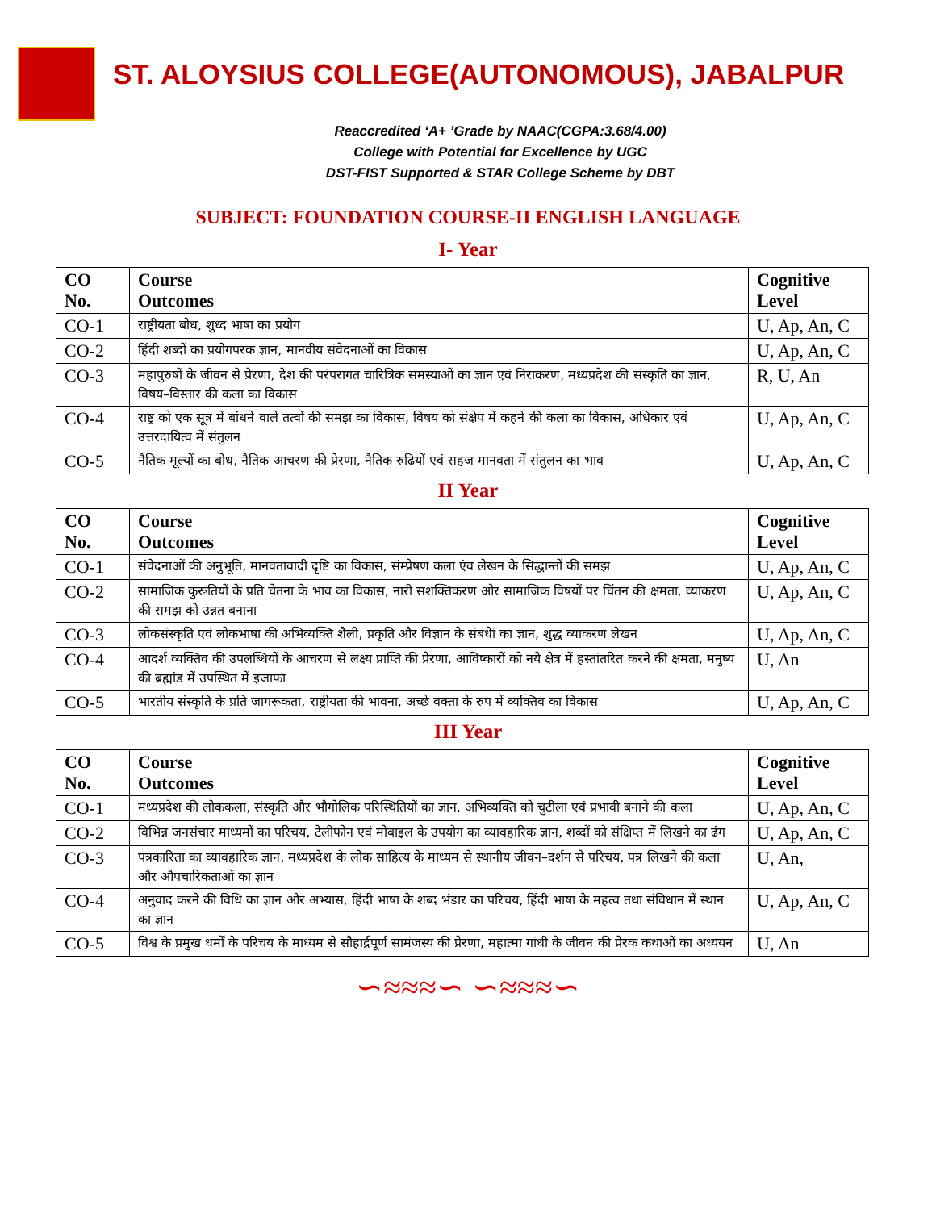ST. ALOYSIUS COLLEGE(AUTONOMOUS), JABALPUR
Reaccredited ‘A+ ’Grade by NAAC(CGPA:3.68/4.00)
College with Potential for Excellence by UGC
DST-FIST Supported & STAR College Scheme by DBT
SUBJECT: FOUNDATION COURSE-II ENGLISH LANGUAGE
I- Year
| CO No. | Course Outcomes | Cognitive Level |
| --- | --- | --- |
| CO-1 | राष्ट्रीयता बोध, शुध्द भाषा का प्रयोग | U, Ap, An, C |
| CO-2 | हिंदी शब्दों का प्रयोगपरक ज्ञान, मानवीय संवेदनाओं का विकास | U, Ap, An, C |
| CO-3 | महापुरुषों के जीवन से प्रेरणा, देश की परंपरागत चारित्रिक समस्याओं का ज्ञान एवं निराकरण, मध्यप्रदेश की संस्कृति का ज्ञान, विषय–विस्तार की कला का विकास | R, U, An |
| CO-4 | राष्ट्र को एक सूत्र में बांधने वाले तत्वों की समझ का विकास, विषय को संक्षेप में कहने की कला का विकास, अधिकार एवं उत्तरदायित्व में संतुलन | U, Ap, An, C |
| CO-5 | नैतिक मूल्यों का बोध, नैतिक आचरण की प्रेरणा, नैतिक रुढियों एवं सहज मानवता में संतुलन का भाव | U, Ap, An, C |
II Year
| CO No. | Course Outcomes | Cognitive Level |
| --- | --- | --- |
| CO-1 | संवेदनाओं की अनुभूति, मानवतावादी दृष्टि का विकास, संम्प्रेषण कला एंव लेखन के सिद्धान्तों की समझ | U, Ap, An, C |
| CO-2 | सामाजिक कुरूतियों के प्रति चेतना के भाव का विकास, नारी सशक्तिकरण ओर सामाजिक विषयों पर चिंतन की क्षमता, व्याकरण की समझ को उन्नत बनाना | U, Ap, An, C |
| CO-3 | लोकसंस्कृति एवं लोकभाषा की अभिव्यक्ति शैली, प्रकृति और विज्ञान के संबंधेां का ज्ञान, शुद्ध व्याकरण लेखन | U, Ap, An, C |
| CO-4 | आदर्श व्यक्तिव की उपलब्धियों के आचरण से लक्ष्य प्राप्ति की प्रेरणा, आविष्कारों को नये क्षेत्र में हस्तांतरित करने की क्षमता, मनुष्य की ब्रह्मांड में उपस्थित में इजाफा | U, An |
| CO-5 | भारतीय संस्कृति के प्रति जागरूकता, राष्ट्रीयता की भावना, अच्छे वक्ता के रुप में व्यक्तिव का विकास | U, Ap, An, C |
III Year
| CO No. | Course Outcomes | Cognitive Level |
| --- | --- | --- |
| CO-1 | मध्यप्रदेश की लोककला, संस्कृति और भौगोलिक परिस्थितियों का ज्ञान, अभिव्यक्ति को चुटीला एवं प्रभावी बनाने की कला | U, Ap, An, C |
| CO-2 | विभिन्न जनसंचार माध्यमों का परिचय, टेलीफोन एवं मोबाइल के उपयोग का व्यावहारिक ज्ञान, शब्दों को संक्षिप्त में लिखने का ढंग | U, Ap, An, C |
| CO-3 | पत्रकारिता का व्यावहारिक ज्ञान, मध्यप्रदेश के लोक साहित्य के माध्यम से स्थानीय जीवन–दर्शन से परिचय, पत्र लिखने की कला और औपचारिकताओं का ज्ञान | U, An, |
| CO-4 | अनुवाद करने की विधि का ज्ञान और अभ्यास, हिंदी भाषा के शब्द भंडार का परिचय, हिंदी भाषा के महत्व तथा संविधान में स्थान का ज्ञान | U, Ap, An, C |
| CO-5 | विश्व के प्रमुख धर्मों के परिचय के माध्यम से सौहार्द्रपूर्ण सामंजस्य की प्रेरणा, महात्मा गांधी के जीवन की प्रेरक कथाओं का अध्ययन | U, An |
∽≈≈≈∽ ∽≈≈≈∽